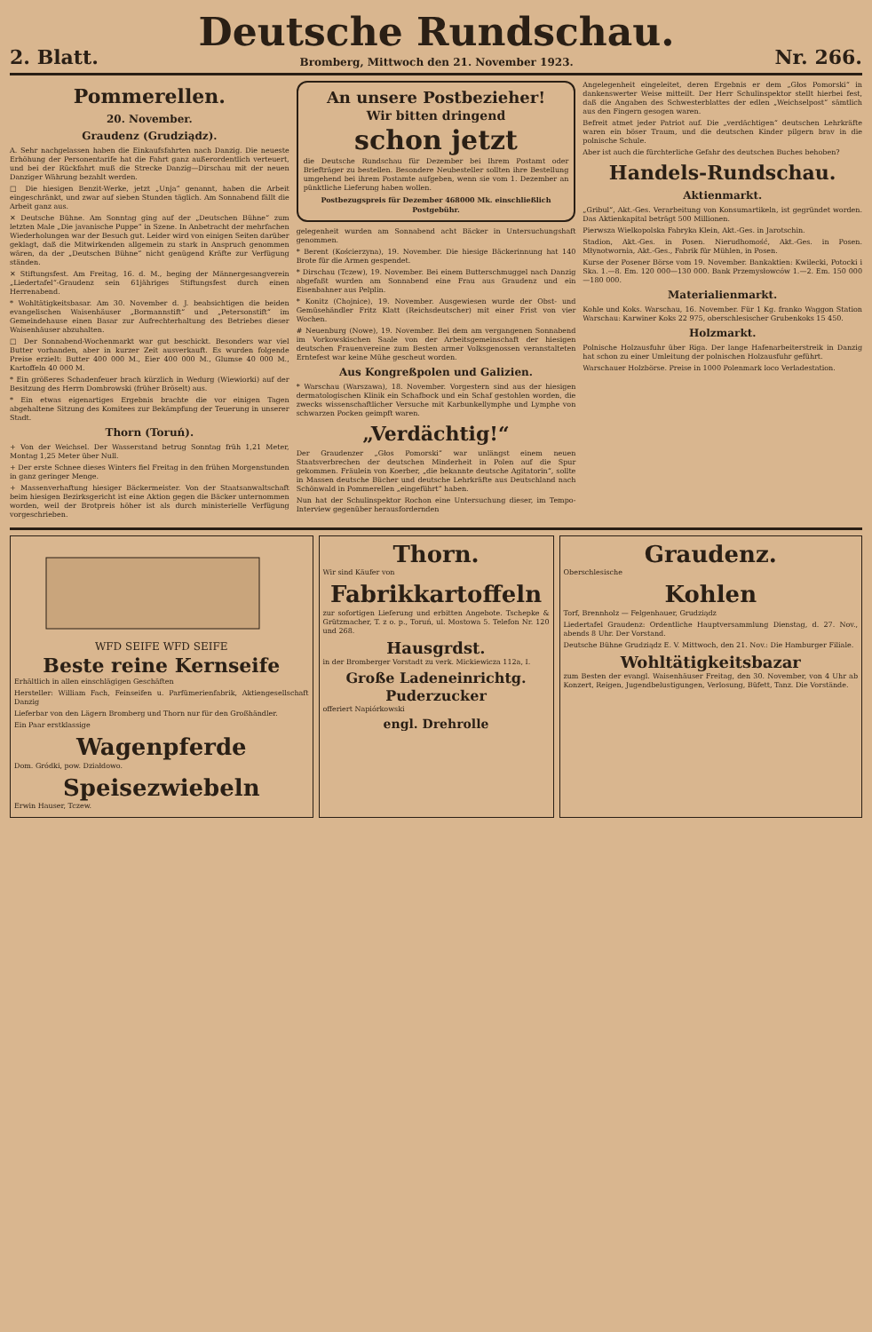2. Blatt.
Deutsche Rundschau.
Bromberg, Mittwoch den 21. November 1923.
Nr. 266.
Pommerellen.
20. November.
Graudenz (Grudziądz).
A. Sehr nachgelassen haben die Einkaufsfahrten nach Danzig. Die neueste Erhöhung der Personentarife hat die Fahrt ganz außerordentlich verteuert, und bei der Rückfahrt muß die Strecke Danzig—Dirschau mit der neuen Danziger Währung bezahlt werden.
□ Die hiesigen Benzit-Werke, jetzt „Unja“ genannt, haben die Arbeit eingeschränkt, und zwar auf sieben Stunden täglich. Am Sonnabend fällt die Arbeit ganz aus.
✕ Deutsche Bühne. Am Sonntag ging auf der „Deutschen Bühne“ zum letzten Male „Die javanische Puppe“ in Szene. In Anbetracht der mehrfachen Wiederholungen war der Besuch gut. Leider wird von einigen Seiten darüber geklagt, daß die Mitwirkenden allgemein zu stark in Anspruch genommen wären, da der „Deutschen Bühne“ nicht genügend Kräfte zur Verfügung ständen.
✕ Stiftungsfest. Am Freitag, 16. d. M., beging der Männergesangverein „Liedertafel“-Graudenz sein 61jähriges Stiftungsfest durch einen Herrenabend.
* Wohltätigkeitsbasar. Am 30. November d. J. beabsichtigen die beiden evangelischen Waisenhäuser „Bormannstift“ und „Petersonstift“ im Gemeindehause einen Basar zur Aufrechterhaltung des Betriebes dieser Waisenhäuser abzuhalten.
□ Der Sonnabend-Wochenmarkt war gut beschickt. Besonders war viel Butter vorhanden, aber in kurzer Zeit ausverkauft. Es wurden folgende Preise erzielt: Butter 400 000 M., Eier 400 000 M., Glumse 40 000 M., Kartoffeln 40 000 M.
* Ein größeres Schadenfeuer brach kürzlich in Wedurg (Wiewiorki) auf der Besitzung des Herrn Dombrowski (früher Bröselt) aus.
* Ein etwas eigenartiges Ergebnis brachte die vor einigen Tagen abgehaltene Sitzung des Komitees zur Bekämpfung der Teuerung in unserer Stadt.
Thorn (Toruń).
+ Von der Weichsel. Der Wasserstand betrug Sonntag früh 1,21 Meter, Montag 1,25 Meter über Null.
+ Der erste Schnee dieses Winters fiel Freitag in den frühen Morgenstunden in ganz geringer Menge.
+ Massenverhaftung hiesiger Bäckermeister. Von der Staatsanwaltschaft beim hiesigen Bezirksgericht ist eine Aktion gegen die Bäcker unternommen worden, weil der Brotpreis höher ist als durch ministerielle Verfügung vorgeschrieben.
An unsere Postbezieher!
Wir bitten dringend
schon jetzt
die Deutsche Rundschau für Dezember bei Ihrem Postamt oder Briefträger zu bestellen. Besondere Neubesteller sollten ihre Bestellung umgehend bei ihrem Postamte aufgeben, wenn sie vom 1. Dezember an pünktliche Lieferung haben wollen.
Postbezugspreis für Dezember 468000 Mk. einschließlich Postgebühr.
gelegenheit wurden am Sonnabend acht Bäcker in Untersuchungshaft genommen.
* Berent (Kościerzyna), 19. November. Die hiesige Bäckerinnung hat 140 Brote für die Armen gespendet.
* Dirschau (Tczew), 19. November. Bei einem Butterschmuggel nach Danzig abgefaßt wurden am Sonnabend eine Frau aus Graudenz und ein Eisenbahner aus Pelplin.
* Konitz (Chojnice), 19. November. Ausgewiesen wurde der Obst- und Gemüsehändler Fritz Klatt (Reichsdeutscher) mit einer Frist von vier Wochen.
# Neuenburg (Nowe), 19. November. Bei dem am vergangenen Sonnabend im Vorkowskischen Saale von der Arbeitsgemeinschaft der hiesigen deutschen Frauenvereine zum Besten armer Volksgenossen veranstalteten Erntefest war keine Mühe gescheut worden.
Aus Kongreßpolen und Galizien.
* Warschau (Warszawa), 18. November. Vorgestern sind aus der hiesigen dermatologischen Klinik ein Schafbock und ein Schaf gestohlen worden, die zwecks wissenschaftlicher Versuche mit Karbunkellymphe und Lymphe von schwarzen Pocken geimpft waren.
„Verdächtig!“
Der Graudenzer „Głos Pomorski“ war unlängst einem neuen Staatsverbrechen der deutschen Minderheit in Polen auf die Spur gekommen. Fräulein von Koerber, „die bekannte deutsche Agitatorin“, sollte in Massen deutsche Bücher und deutsche Lehrkräfte aus Deutschland nach Schönwald in Pommerellen „eingeführt“ haben.
Nun hat der Schulinspektor Rochon eine Untersuchung dieser, im Tempo-Interview gegenüber herausfordernden
Angelegenheit eingeleitet, deren Ergebnis er dem „Głos Pomorski“ in dankenswerter Weise mitteilt. Der Herr Schulinspektor stellt hierbei fest, daß die Angaben des Schwesterblattes der edlen „Weichselpost“ sämtlich aus den Fingern gesogen waren.
Befreit atmet jeder Patriot auf. Die „verdächtigen“ deutschen Lehrkräfte waren ein böser Traum, und die deutschen Kinder pilgern brav in die polnische Schule.
Aber ist auch die fürchterliche Gefahr des deutschen Buches behoben?
Handels-Rundschau.
Aktienmarkt.
„Gribul“, Akt.-Ges. Verarbeitung von Konsumartikeln, ist gegründet worden. Das Aktienkapital beträgt 500 Millionen.
Pierwsza Wielkopolska Fabryka Klein, Akt.-Ges. in Jarotschin.
Stadion, Akt.-Ges. in Posen. Nierudhomość, Akt.-Ges. in Posen. Młynotwornia, Akt.-Ges., Fabrik für Mühlen, in Posen.
Kurse der Posener Börse vom 19. November. Bankaktien: Kwilecki, Potocki i Ska. 1.—8. Em. 120 000—130 000. Bank Przemysłowców 1.—2. Em. 150 000—180 000.
Materialienmarkt.
Kohle und Koks. Warschau, 16. November. Für 1 Kg. franko Waggon Station Warschau: Karwiner Koks 22 975, oberschlesischer Grubenkoks 15 450.
Holzmarkt.
Polnische Holzausfuhr über Riga. Der lange Hafenarbeiterstreik in Danzig hat schon zu einer Umleitung der polnischen Holzausfuhr geführt.
Warschauer Holzbörse. Preise in 1000 Polenmark loco Verladestation.
WFD SEIFE WFD SEIFE
Beste reine Kernseife
Erhältlich in allen einschlägigen Geschäften
Hersteller: William Fach, Feinseifen u. Parfümerienfabrik, Aktiengesellschaft Danzig
Lieferbar von den Lägern Bromberg und Thorn nur für den Großhändler.
Ein Paar erstklassige
Wagenpferde
Dom. Gródki, pow. Działdowo.
Speisezwiebeln
Erwin Hauser, Tczew.
Thorn.
Wir sind Käufer von
Fabrikkartoffeln
zur sofortigen Lieferung und erbitten Angebote. Tschepke & Grützmacher, T. z o. p., Toruń, ul. Mostowa 5. Telefon Nr. 120 und 268.
Hausgrdst.
in der Bromberger Vorstadt zu verk. Mickiewicza 112a, I.
Große Ladeneinrichtg.
Puderzucker
offeriert Napiórkowski
engl. Drehrolle
Graudenz.
Oberschlesische
Kohlen
Torf, Brennholz — Felgenhauer, Grudziądz
Liedertafel Graudenz: Ordentliche Hauptversammlung Dienstag, d. 27. Nov., abends 8 Uhr. Der Vorstand.
Deutsche Bühne Grudziądz E. V. Mittwoch, den 21. Nov.: Die Hamburger Filiale.
Wohltätigkeitsbazar
zum Besten der evangl. Waisenhäuser Freitag, den 30. November, von 4 Uhr ab Konzert, Reigen, Jugendbelustigungen, Verlosung, Büfett, Tanz. Die Vorstände.